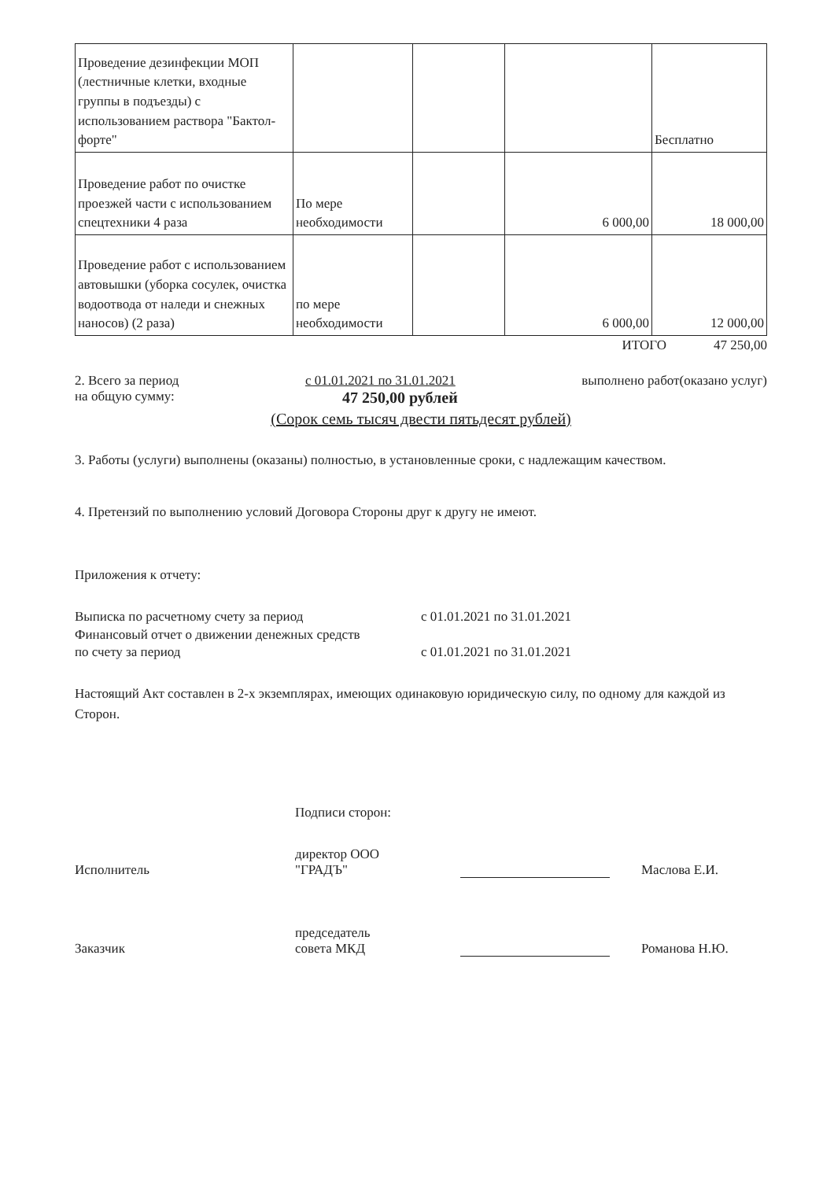| Проведение дезинфекции МОП (лестничные клетки, входные группы в подъезды) с использованием раствора "Бактол-форте" | | | | Бесплатно |
| Проведение работ по очистке проезжей части с использованием спецтехники 4 раза | По мере необходимости | | 6 000,00 | 18 000,00 |
| Проведение работ с использованием автовышки (уборка сосулек, очистка водоотвода от наледи и снежных наносов) (2 раза) | по мере необходимости | | 6 000,00 | 12 000,00 |
ИТОГО 47 250,00
2. Всего за период с 01.01.2021 по 31.01.2021 выполнено работ(оказано услуг)
на общую сумму: 47 250,00 рублей
(Сорок семь тысяч двести пятьдесят рублей)
3. Работы (услуги) выполнены (оказаны) полностью, в установленные сроки, с надлежащим качеством.
4. Претензий по выполнению условий Договора Стороны друг к другу не имеют.
Приложения к отчету:
Выписка по расчетному счету за период с 01.01.2021 по 31.01.2021
Финансовый отчет о движении денежных средств
по счету за период с 01.01.2021 по 31.01.2021
Настоящий Акт составлен в 2-х экземплярах, имеющих одинаковую юридическую силу, по одному для каждой из Сторон.
Подписи сторон:
Исполнитель директор ООО
"ГРАДЪ" Маслова Е.И.
Заказчик председатель
совета МКД Романова Н.Ю.